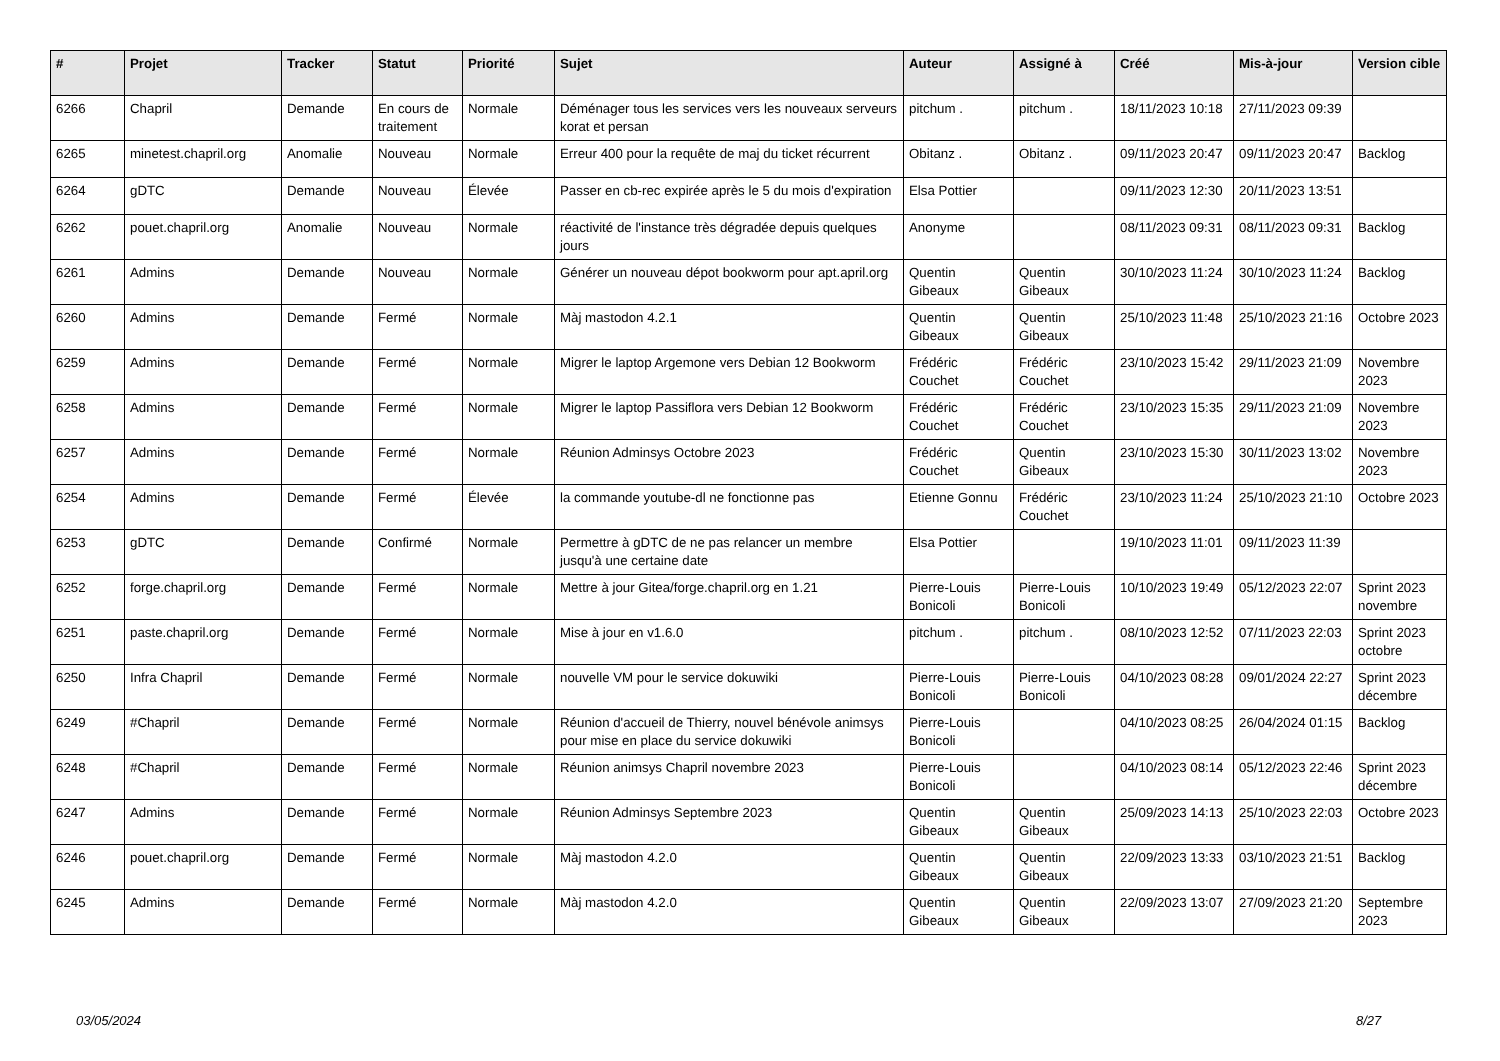| # | Projet | Tracker | Statut | Priorité | Sujet | Auteur | Assigné à | Créé | Mis-à-jour | Version cible |
| --- | --- | --- | --- | --- | --- | --- | --- | --- | --- | --- |
| 6266 | Chapril | Demande | En cours de traitement | Normale | Déménager tous les services vers les nouveaux serveurs korat et persan | pitchum . | pitchum . | 18/11/2023 10:18 | 27/11/2023 09:39 | |
| 6265 | minetest.chapril.org | Anomalie | Nouveau | Normale | Erreur 400 pour la requête de maj du ticket récurrent | Obitanz . | Obitanz . | 09/11/2023 20:47 | 09/11/2023 20:47 | Backlog |
| 6264 | gDTC | Demande | Nouveau | Élevée | Passer en cb-rec expirée après le 5 du mois d'expiration | Elsa Pottier | | 09/11/2023 12:30 | 20/11/2023 13:51 | |
| 6262 | pouet.chapril.org | Anomalie | Nouveau | Normale | réactivité de l'instance très dégradée depuis quelques jours | Anonyme | | 08/11/2023 09:31 | 08/11/2023 09:31 | Backlog |
| 6261 | Admins | Demande | Nouveau | Normale | Générer un nouveau dépot bookworm pour apt.april.org | Quentin Gibeaux | Quentin Gibeaux | 30/10/2023 11:24 | 30/10/2023 11:24 | Backlog |
| 6260 | Admins | Demande | Fermé | Normale | Màj mastodon 4.2.1 | Quentin Gibeaux | Quentin Gibeaux | 25/10/2023 11:48 | 25/10/2023 21:16 | Octobre 2023 |
| 6259 | Admins | Demande | Fermé | Normale | Migrer le laptop Argemone vers Debian 12 Bookworm | Frédéric Couchet | Frédéric Couchet | 23/10/2023 15:42 | 29/11/2023 21:09 | Novembre 2023 |
| 6258 | Admins | Demande | Fermé | Normale | Migrer le laptop Passiflora vers Debian 12 Bookworm | Frédéric Couchet | Frédéric Couchet | 23/10/2023 15:35 | 29/11/2023 21:09 | Novembre 2023 |
| 6257 | Admins | Demande | Fermé | Normale | Réunion Adminsys Octobre 2023 | Frédéric Couchet | Quentin Gibeaux | 23/10/2023 15:30 | 30/11/2023 13:02 | Novembre 2023 |
| 6254 | Admins | Demande | Fermé | Élevée | la commande youtube-dl ne fonctionne pas | Etienne Gonnu | Frédéric Couchet | 23/10/2023 11:24 | 25/10/2023 21:10 | Octobre 2023 |
| 6253 | gDTC | Demande | Confirmé | Normale | Permettre à gDTC de ne pas relancer un membre jusqu'à une certaine date | Elsa Pottier | | 19/10/2023 11:01 | 09/11/2023 11:39 | |
| 6252 | forge.chapril.org | Demande | Fermé | Normale | Mettre à jour Gitea/forge.chapril.org en 1.21 | Pierre-Louis Bonicoli | Pierre-Louis Bonicoli | 10/10/2023 19:49 | 05/12/2023 22:07 | Sprint 2023 novembre |
| 6251 | paste.chapril.org | Demande | Fermé | Normale | Mise à jour en v1.6.0 | pitchum . | pitchum . | 08/10/2023 12:52 | 07/11/2023 22:03 | Sprint 2023 octobre |
| 6250 | Infra Chapril | Demande | Fermé | Normale | nouvelle VM pour le service dokuwiki | Pierre-Louis Bonicoli | Pierre-Louis Bonicoli | 04/10/2023 08:28 | 09/01/2024 22:27 | Sprint 2023 décembre |
| 6249 | #Chapril | Demande | Fermé | Normale | Réunion d'accueil de Thierry, nouvel bénévole animsys pour mise en place du service dokuwiki | Pierre-Louis Bonicoli | | 04/10/2023 08:25 | 26/04/2024 01:15 | Backlog |
| 6248 | #Chapril | Demande | Fermé | Normale | Réunion animsys Chapril novembre 2023 | Pierre-Louis Bonicoli | | 04/10/2023 08:14 | 05/12/2023 22:46 | Sprint 2023 décembre |
| 6247 | Admins | Demande | Fermé | Normale | Réunion Adminsys Septembre 2023 | Quentin Gibeaux | Quentin Gibeaux | 25/09/2023 14:13 | 25/10/2023 22:03 | Octobre 2023 |
| 6246 | pouet.chapril.org | Demande | Fermé | Normale | Màj mastodon 4.2.0 | Quentin Gibeaux | Quentin Gibeaux | 22/09/2023 13:33 | 03/10/2023 21:51 | Backlog |
| 6245 | Admins | Demande | Fermé | Normale | Màj mastodon 4.2.0 | Quentin Gibeaux | Quentin Gibeaux | 22/09/2023 13:07 | 27/09/2023 21:20 | Septembre 2023 |
03/05/2024 8/27